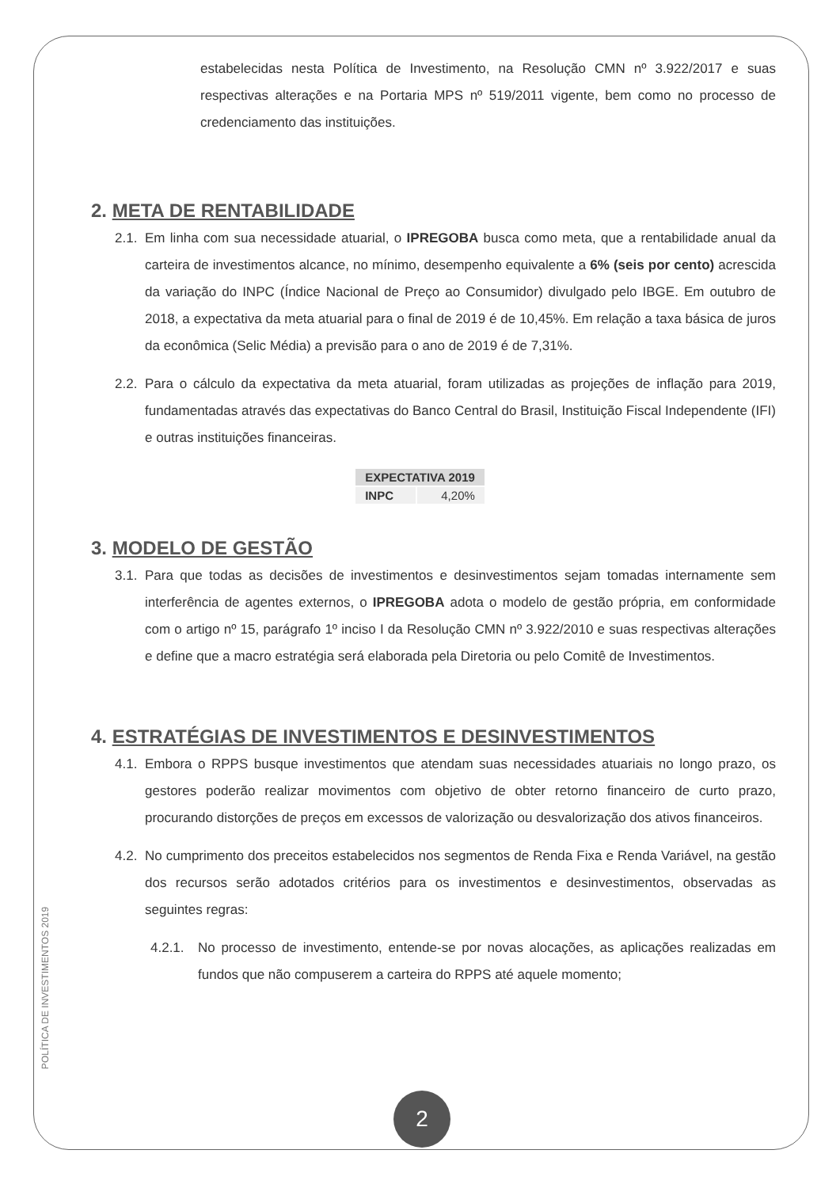estabelecidas nesta Política de Investimento, na Resolução CMN nº 3.922/2017 e suas respectivas alterações e na Portaria MPS nº 519/2011 vigente, bem como no processo de credenciamento das instituições.
2. META DE RENTABILIDADE
2.1.
Em linha com sua necessidade atuarial, o IPREGOBA busca como meta, que a rentabilidade anual da carteira de investimentos alcance, no mínimo, desempenho equivalente a 6% (seis por cento) acrescida da variação do INPC (Índice Nacional de Preço ao Consumidor) divulgado pelo IBGE. Em outubro de 2018, a expectativa da meta atuarial para o final de 2019 é de 10,45%. Em relação a taxa básica de juros da econômica (Selic Média) a previsão para o ano de 2019 é de 7,31%.
2.2.
Para o cálculo da expectativa da meta atuarial, foram utilizadas as projeções de inflação para 2019, fundamentadas através das expectativas do Banco Central do Brasil, Instituição Fiscal Independente (IFI) e outras instituições financeiras.
| EXPECTATIVA 2019 | |
| --- | --- |
| INPC | 4,20% |
3. MODELO DE GESTÃO
3.1.
Para que todas as decisões de investimentos e desinvestimentos sejam tomadas internamente sem interferência de agentes externos, o IPREGOBA adota o modelo de gestão própria, em conformidade com o artigo nº 15, parágrafo 1º inciso I da Resolução CMN nº 3.922/2010 e suas respectivas alterações e define que a macro estratégia será elaborada pela Diretoria ou pelo Comitê de Investimentos.
4. ESTRATÉGIAS DE INVESTIMENTOS E DESINVESTIMENTOS
4.1.
Embora o RPPS busque investimentos que atendam suas necessidades atuariais no longo prazo, os gestores poderão realizar movimentos com objetivo de obter retorno financeiro de curto prazo, procurando distorções de preços em excessos de valorização ou desvalorização dos ativos financeiros.
4.2.
No cumprimento dos preceitos estabelecidos nos segmentos de Renda Fixa e Renda Variável, na gestão dos recursos serão adotados critérios para os investimentos e desinvestimentos, observadas as seguintes regras:
4.2.1.
No processo de investimento, entende-se por novas alocações, as aplicações realizadas em fundos que não compuserem a carteira do RPPS até aquele momento;
POLÍTICA DE INVESTIMENTOS 2019
2